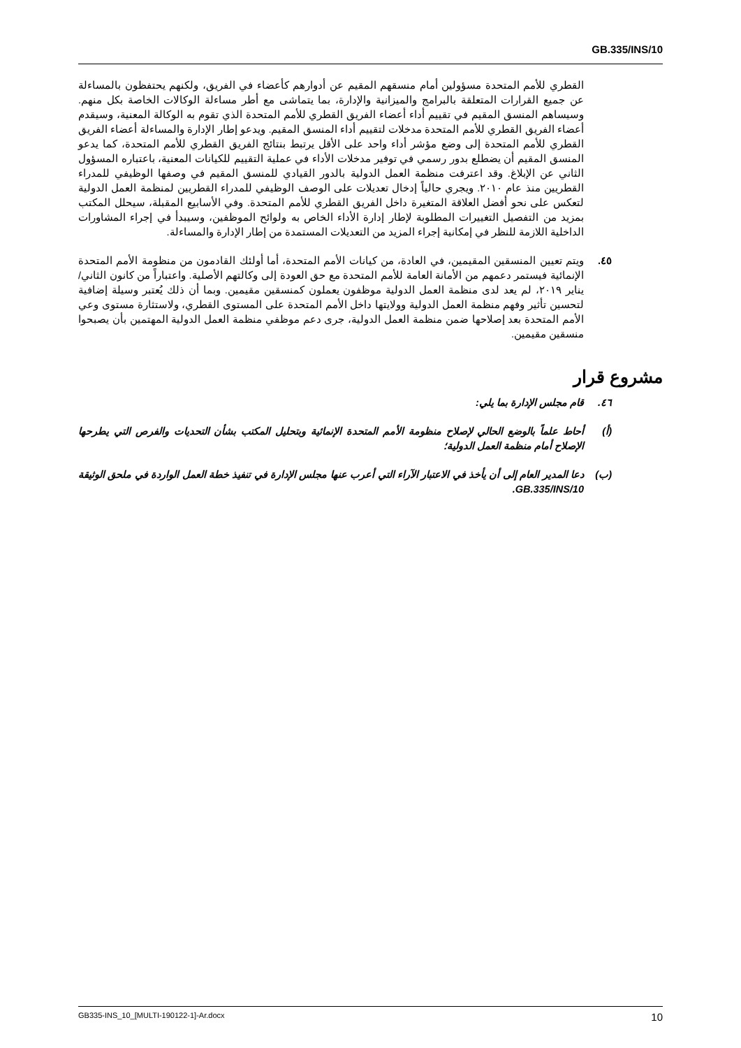GB.335/INS/10
القطري للأمم المتحدة مسؤولين أمام منسقهم المقيم عن أدوارهم كأعضاء في الفريق، ولكنهم يحتفظون بالمساءلة عن جميع القرارات المتعلقة بالبرامج والميزانية والإدارة، بما يتماشى مع أطر مساءلة الوكالات الخاصة بكل منهم. وسيساهم المنسق المقيم في تقييم أداء أعضاء الفريق القطري للأمم المتحدة الذي تقوم به الوكالة المعنية، وسيقدم أعضاء الفريق القطري للأمم المتحدة مدخلات لتقييم أداء المنسق المقيم. ويدعو إطار الإدارة والمساءلة أعضاء الفريق القطري للأمم المتحدة إلى وضع مؤشر أداء واحد على الأقل يرتبط بنتائج الفريق القطري للأمم المتحدة، كما يدعو المنسق المقيم أن يضطلع بدور رسمي في توفير مدخلات الأداء في عملية التقييم للكيانات المعنية، باعتباره المسؤول الثاني عن الإبلاغ. وقد اعترفت منظمة العمل الدولية بالدور القيادي للمنسق المقيم في وصفها الوظيفي للمدراء القطريين منذ عام ٢٠١٠. ويجري حالياً إدخال تعديلات على الوصف الوظيفي للمدراء القطريين لمنظمة العمل الدولية لتعكس على نحو أفضل العلاقة المتغيرة داخل الفريق القطري للأمم المتحدة. وفي الأسابيع المقبلة، سيحلل المكتب بمزيد من التفصيل التغييرات المطلوبة لإطار إدارة الأداء الخاص به ولوائح الموظفين، وسيبدأ في إجراء المشاورات الداخلية اللازمة للنظر في إمكانية إجراء المزيد من التعديلات المستمدة من إطار الإدارة والمساءلة.
٤٥. ويتم تعيين المنسقين المقيمين، في العادة، من كيانات الأمم المتحدة، أما أولئك القادمون من منظومة الأمم المتحدة الإنمائية فيستمر دعمهم من الأمانة العامة للأمم المتحدة مع حق العودة إلى وكالتهم الأصلية. واعتباراً من كانون الثاني/ يناير ٢٠١٩، لم يعد لدى منظمة العمل الدولية موظفون يعملون كمنسقين مقيمين. وبما أن ذلك يُعتبر وسيلة إضافية لتحسين تأثير وفهم منظمة العمل الدولية وولايتها داخل الأمم المتحدة على المستوى القطري، ولاستثارة مستوى وعي الأمم المتحدة بعد إصلاحها ضمن منظمة العمل الدولية، جرى دعم موظفي منظمة العمل الدولية المهتمين بأن يصبحوا منسقين مقيمين.
مشروع قرار
٤٦. قام مجلس الإدارة بما يلي:
(أ) أحاط علماً بالوضع الحالي لإصلاح منظومة الأمم المتحدة الإنمائية وبتحليل المكتب بشأن التحديات والفرص التي يطرحها الإصلاح أمام منظمة العمل الدولية؛
(ب) دعا المدير العام إلى أن يأخذ في الاعتبار الآراء التي أعرب عنها مجلس الإدارة في تنفيذ خطة العمل الواردة في ملحق الوثيقة GB.335/INS/10.
GB335-INS_10_[MULTI-190122-1]-Ar.docx 10